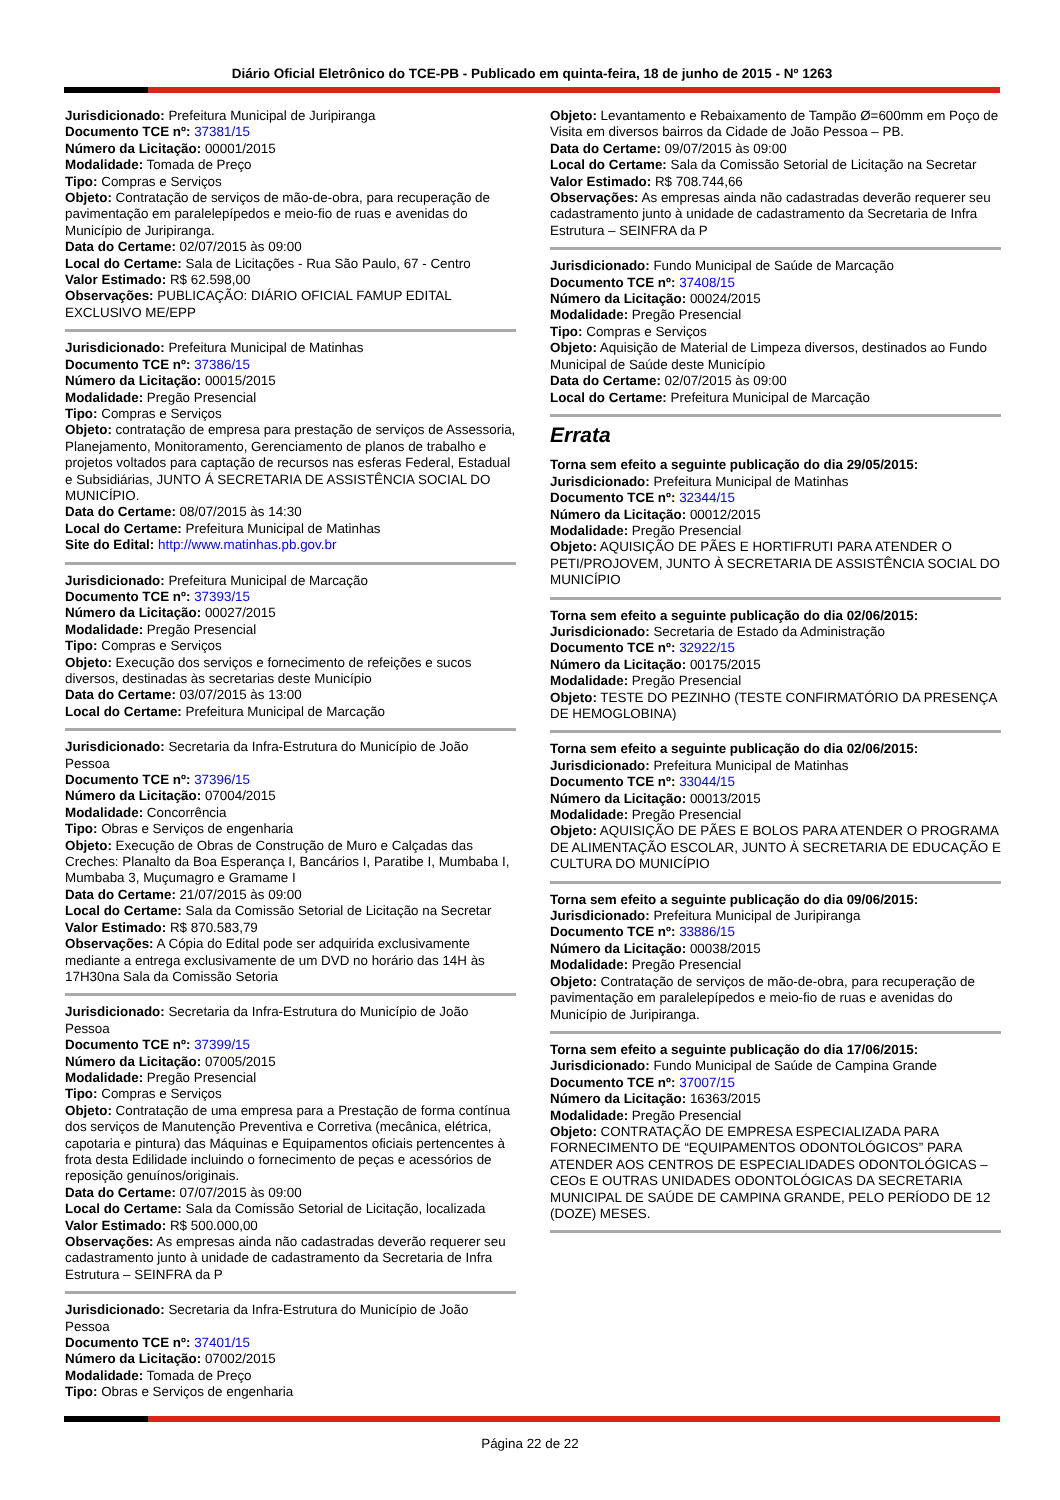Diário Oficial Eletrônico do TCE-PB - Publicado em quinta-feira, 18 de junho de 2015 - Nº 1263
Jurisdicionado: Prefeitura Municipal de Juripiranga
Documento TCE nº: 37381/15
Número da Licitação: 00001/2015
Modalidade: Tomada de Preço
Tipo: Compras e Serviços
Objeto: Contratação de serviços de mão-de-obra, para recuperação de pavimentação em paralelepípedos e meio-fio de ruas e avenidas do Município de Juripiranga.
Data do Certame: 02/07/2015 às 09:00
Local do Certame: Sala de Licitações - Rua São Paulo, 67 - Centro
Valor Estimado: R$ 62.598,00
Observações: PUBLICAÇÃO: DIÁRIO OFICIAL FAMUP EDITAL EXCLUSIVO ME/EPP
Jurisdicionado: Prefeitura Municipal de Matinhas
Documento TCE nº: 37386/15
Número da Licitação: 00015/2015
Modalidade: Pregão Presencial
Tipo: Compras e Serviços
Objeto: contratação de empresa para prestação de serviços de Assessoria, Planejamento, Monitoramento, Gerenciamento de planos de trabalho e projetos voltados para captação de recursos nas esferas Federal, Estadual e Subsidiárias, JUNTO Á SECRETARIA DE ASSISTÊNCIA SOCIAL DO MUNICÍPIO.
Data do Certame: 08/07/2015 às 14:30
Local do Certame: Prefeitura Municipal de Matinhas
Site do Edital: http://www.matinhas.pb.gov.br
Jurisdicionado: Prefeitura Municipal de Marcação
Documento TCE nº: 37393/15
Número da Licitação: 00027/2015
Modalidade: Pregão Presencial
Tipo: Compras e Serviços
Objeto: Execução dos serviços e fornecimento de refeições e sucos diversos, destinadas às secretarias deste Município
Data do Certame: 03/07/2015 às 13:00
Local do Certame: Prefeitura Municipal de Marcação
Jurisdicionado: Secretaria da Infra-Estrutura do Município de João Pessoa
Documento TCE nº: 37396/15
Número da Licitação: 07004/2015
Modalidade: Concorrência
Tipo: Obras e Serviços de engenharia
Objeto: Execução de Obras de Construção de Muro e Calçadas das Creches: Planalto da Boa Esperança I, Bancários I, Paratibe I, Mumbaba I, Mumbaba 3, Muçumagro e Gramame I
Data do Certame: 21/07/2015 às 09:00
Local do Certame: Sala da Comissão Setorial de Licitação na Secretar
Valor Estimado: R$ 870.583,79
Observações: A Cópia do Edital pode ser adquirida exclusivamente mediante a entrega exclusivamente de um DVD no horário das 14H às 17H30na Sala da Comissão Setoria
Jurisdicionado: Secretaria da Infra-Estrutura do Município de João Pessoa
Documento TCE nº: 37399/15
Número da Licitação: 07005/2015
Modalidade: Pregão Presencial
Tipo: Compras e Serviços
Objeto: Contratação de uma empresa para a Prestação de forma contínua dos serviços de Manutenção Preventiva e Corretiva (mecânica, elétrica, capotaria e pintura) das Máquinas e Equipamentos oficiais pertencentes à frota desta Edilidade incluindo o fornecimento de peças e acessórios de reposição genuínos/originais.
Data do Certame: 07/07/2015 às 09:00
Local do Certame: Sala da Comissão Setorial de Licitação, localizada
Valor Estimado: R$ 500.000,00
Observações: As empresas ainda não cadastradas deverão requerer seu cadastramento junto à unidade de cadastramento da Secretaria de Infra Estrutura – SEINFRA da P
Jurisdicionado: Secretaria da Infra-Estrutura do Município de João Pessoa
Documento TCE nº: 37401/15
Número da Licitação: 07002/2015
Modalidade: Tomada de Preço
Tipo: Obras e Serviços de engenharia
Objeto: Levantamento e Rebaixamento de Tampão Ø=600mm em Poço de Visita em diversos bairros da Cidade de João Pessoa – PB.
Data do Certame: 09/07/2015 às 09:00
Local do Certame: Sala da Comissão Setorial de Licitação na Secretar
Valor Estimado: R$ 708.744,66
Observações: As empresas ainda não cadastradas deverão requerer seu cadastramento junto à unidade de cadastramento da Secretaria de Infra Estrutura – SEINFRA da P
Jurisdicionado: Fundo Municipal de Saúde de Marcação
Documento TCE nº: 37408/15
Número da Licitação: 00024/2015
Modalidade: Pregão Presencial
Tipo: Compras e Serviços
Objeto: Aquisição de Material de Limpeza diversos, destinados ao Fundo Municipal de Saúde deste Município
Data do Certame: 02/07/2015 às 09:00
Local do Certame: Prefeitura Municipal de Marcação
Errata
Torna sem efeito a seguinte publicação do dia 29/05/2015:
Jurisdicionado: Prefeitura Municipal de Matinhas
Documento TCE nº: 32344/15
Número da Licitação: 00012/2015
Modalidade: Pregão Presencial
Objeto: AQUISIÇÃO DE PÃES E HORTIFRUTI PARA ATENDER O PETI/PROJOVEM, JUNTO À SECRETARIA DE ASSISTÊNCIA SOCIAL DO MUNICÍPIO
Torna sem efeito a seguinte publicação do dia 02/06/2015:
Jurisdicionado: Secretaria de Estado da Administração
Documento TCE nº: 32922/15
Número da Licitação: 00175/2015
Modalidade: Pregão Presencial
Objeto: TESTE DO PEZINHO (TESTE CONFIRMATÓRIO DA PRESENÇA DE HEMOGLOBINA)
Torna sem efeito a seguinte publicação do dia 02/06/2015:
Jurisdicionado: Prefeitura Municipal de Matinhas
Documento TCE nº: 33044/15
Número da Licitação: 00013/2015
Modalidade: Pregão Presencial
Objeto: AQUISIÇÃO DE PÃES E BOLOS PARA ATENDER O PROGRAMA DE ALIMENTAÇÃO ESCOLAR, JUNTO À SECRETARIA DE EDUCAÇÃO E CULTURA DO MUNICÍPIO
Torna sem efeito a seguinte publicação do dia 09/06/2015:
Jurisdicionado: Prefeitura Municipal de Juripiranga
Documento TCE nº: 33886/15
Número da Licitação: 00038/2015
Modalidade: Pregão Presencial
Objeto: Contratação de serviços de mão-de-obra, para recuperação de pavimentação em paralelepípedos e meio-fio de ruas e avenidas do Município de Juripiranga.
Torna sem efeito a seguinte publicação do dia 17/06/2015:
Jurisdicionado: Fundo Municipal de Saúde de Campina Grande
Documento TCE nº: 37007/15
Número da Licitação: 16363/2015
Modalidade: Pregão Presencial
Objeto: CONTRATAÇÃO DE EMPRESA ESPECIALIZADA PARA FORNECIMENTO DE “EQUIPAMENTOS ODONTOLÓGICOS” PARA ATENDER AOS CENTROS DE ESPECIALIDADES ODONTOLÓGICAS – CEOs E OUTRAS UNIDADES ODONTOLÓGICAS DA SECRETARIA MUNICIPAL DE SAÚDE DE CAMPINA GRANDE, PELO PERÍODO DE 12 (DOZE) MESES.
Página 22 de 22